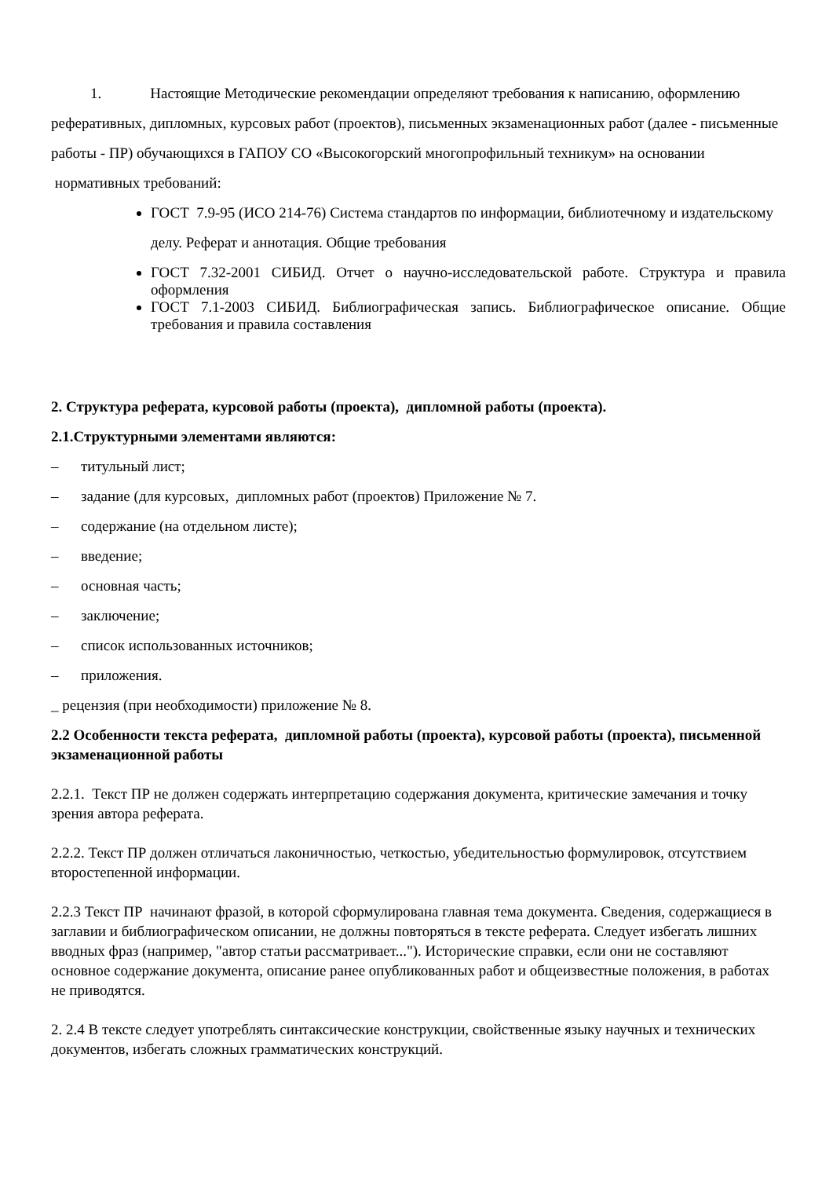1. Настоящие Методические рекомендации определяют требования к написанию, оформлению реферативных, дипломных, курсовых работ (проектов), письменных экзаменационных работ (далее - письменные работы - ПР) обучающихся в ГАПОУ СО «Высокогорский многопрофильный техникум» на основании нормативных требований:
ГОСТ 7.9-95 (ИСО 214-76) Система стандартов по информации, библиотечному и издательскому делу. Реферат и аннотация. Общие требования
ГОСТ 7.32-2001 СИБИД. Отчет о научно-исследовательской работе. Структура и правила оформления
ГОСТ 7.1-2003 СИБИД. Библиографическая запись. Библиографическое описание. Общие требования и правила составления
2. Структура реферата, курсовой работы (проекта), дипломной работы (проекта).
2.1.Структурными элементами являются:
– титульный лист;
– задание (для курсовых, дипломных работ (проектов) Приложение № 7.
– содержание (на отдельном листе);
– введение;
– основная часть;
– заключение;
– список использованных источников;
– приложения.
_ рецензия (при необходимости) приложение № 8.
2.2 Особенности текста реферата, дипломной работы (проекта), курсовой работы (проекта), письменной экзаменационной работы
2.2.1. Текст ПР не должен содержать интерпретацию содержания документа, критические замечания и точку зрения автора реферата.
2.2.2. Текст ПР должен отличаться лаконичностью, четкостью, убедительностью формулировок, отсутствием второстепенной информации.
2.2.3 Текст ПР начинают фразой, в которой сформулирована главная тема документа. Сведения, содержащиеся в заглавии и библиографическом описании, не должны повторяться в тексте реферата. Следует избегать лишних вводных фраз (например, "автор статьи рассматривает..."). Исторические справки, если они не составляют основное содержание документа, описание ранее опубликованных работ и общеизвестные положения, в работах не приводятся.
2. 2.4 В тексте следует употреблять синтаксические конструкции, свойственные языку научных и технических документов, избегать сложных грамматических конструкций.